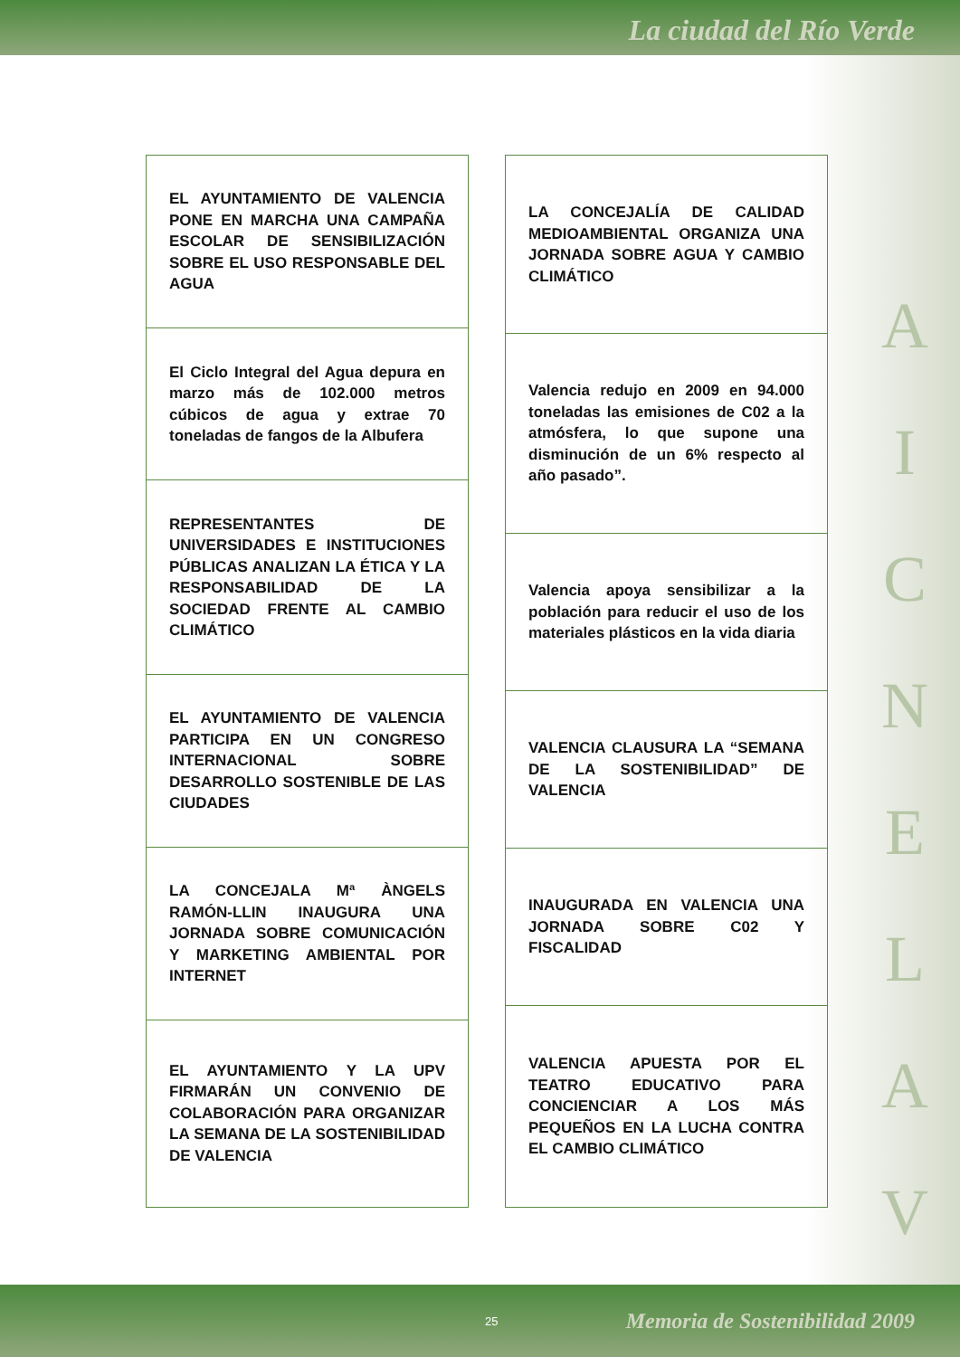La ciudad del Río Verde
EL AYUNTAMIENTO DE VALENCIA PONE EN MARCHA UNA CAMPAÑA ESCOLAR DE SENSIBILIZACIÓN SOBRE EL USO RESPONSABLE DEL AGUA
El Ciclo Integral del Agua depura en marzo más de 102.000 metros cúbicos de agua y extrae 70 toneladas de fangos de la Albufera
REPRESENTANTES DE UNIVERSIDADES E INSTITUCIONES PÚBLICAS ANALIZAN LA ÉTICA Y LA RESPONSABILIDAD DE LA SOCIEDAD FRENTE AL CAMBIO CLIMÁTICO
EL AYUNTAMIENTO DE VALENCIA PARTICIPA EN UN CONGRESO INTERNACIONAL SOBRE DESARROLLO SOSTENIBLE DE LAS CIUDADES
LA CONCEJALA Mª ÀNGELS RAMÓN-LLIN INAUGURA UNA JORNADA SOBRE COMUNICACIÓN Y MARKETING AMBIENTAL POR INTERNET
EL AYUNTAMIENTO Y LA UPV FIRMARÁN UN CONVENIO DE COLABORACIÓN PARA ORGANIZAR LA SEMANA DE LA SOSTENIBILIDAD DE VALENCIA
LA CONCEJALÍA DE CALIDAD MEDIOAMBIENTAL ORGANIZA UNA JORNADA SOBRE AGUA Y CAMBIO CLIMÁTICO
Valencia redujo en 2009 en 94.000 toneladas las emisiones de C02 a la atmósfera, lo que supone una disminución de un 6% respecto al año pasado”.
Valencia apoya sensibilizar a la población para reducir el uso de los materiales plásticos en la vida diaria
VALENCIA CLAUSURA LA “SEMANA DE LA SOSTENIBILIDAD” DE VALENCIA
INAUGURADA EN VALENCIA UNA JORNADA SOBRE C02 Y FISCALIDAD
VALENCIA APUESTA POR EL TEATRO EDUCATIVO PARA CONCIENCIAR A LOS MÁS PEQUEÑOS EN LA LUCHA CONTRA EL CAMBIO CLIMÁTICO
A
I
C
N
E
L
A
V
25 Memoria de Sostenibilidad 2009